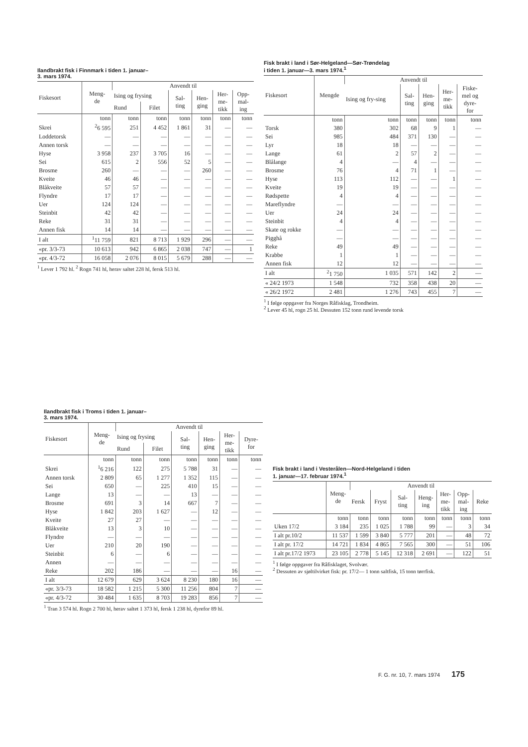Ilandbrakt fisk i Finnmark i tiden 1. januar–
3. mars 1974.
| Fiskesort | Meng- de | Anvendt til | | | | | |
| --- | --- | --- | --- | --- | --- | --- | --- |
| | | Ising og frysing | | Sal- ting | Hen- ging | Her- me- tikk | Opp- mal- ing |
| | | Rund | Filet | | | | |
| | tonn | tonn | tonn | tonn | tonn | tonn | tonn |
| Skrei | <sup>2</sup> 6 595 | 251 | 4 452 | 1 861 | 31 | — | — |
| Loddetorsk | — | — | — | — | — | — | — |
| Annen torsk | — | — | — | — | — | — | — |
| Hyse | 3 958 | 237 | 3 705 | 16 | — | — | — |
| Sei | 615 | 2 | 556 | 52 | 5 | — | — |
| Brosme | 260 | — | — | — | 260 | — | — |
| Kveite | 46 | 46 | — | — | — | — | — |
| Blåkveite | 57 | 57 | — | — | — | — | — |
| Flyndre | 17 | 17 | — | — | — | — | — |
| Uer | 124 | 124 | — | — | — | — | — |
| Steinbit | 42 | 42 | — | — | — | — | — |
| Reke | 31 | 31 | — | — | — | — | — |
| Annen fisk | 14 | 14 | — | — | — | — | — |
| I alt | <sup>1</sup> 11 759 | 821 | 8 713 | 1 929 | 296 | — | — |
| «pr. 3/3-73 | 10 613 | 942 | 6 865 | 2 038 | 747 | — | 1 |
| «pr. 4/3-72 | 16 058 | 2 076 | 8 015 | 5 679 | 288 | — | — |
<sup>1</sup> Lever 1 792 hl. <sup>2</sup> Rogn 741 hl, herav saltet 228 hl, fersk 513 hl.
Fisk brakt i land i Sør-Helgeland—Sør-Trøndelag
i tiden 1. januar—3. mars 1974.<sup>1</sup>
| Fiskesort | Mengde | Anvendt til | | | | |
| --- | --- | --- | --- | --- | --- | --- |
| | | Ising og fry-sing | Sal- ting | Hen- ging | Her- me- tikk | Fiske- mel og dyre- for |
| | tonn | tonn | tonn | tonn | tonn | tonn |
| Torsk | 380 | 302 | 68 | 9 | 1 | — |
| Sei | 985 | 484 | 371 | 130 | — | — |
| Lyr | 18 | 18 | — | — | — | — |
| Lange | 61 | 2 | 57 | 2 | — | — |
| Blålange | 4 | — | 4 | — | — | — |
| Brosme | 76 | 4 | 71 | 1 | — | — |
| Hyse | 113 | 112 | — | — | 1 | — |
| Kveite | 19 | 19 | — | — | — | — |
| Rødspette | 4 | 4 | — | — | — | — |
| Mareflyndre | — | — | — | — | — | — |
| Uer | 24 | 24 | — | — | — | — |
| Steinbit | 4 | 4 | — | — | — | — |
| Skate og rokke | — | — | — | — | — | — |
| Pigghå | — | — | — | — | — | — |
| Reke | 49 | 49 | — | — | — | — |
| Krabbe | 1 | 1 | — | — | — | — |
| Annen fisk | 12 | 12 | — | — | — | — |
| I alt | <sup>2</sup> 1 750 | 1 035 | 571 | 142 | 2 | — |
| « 24/2 1973 | 1 548 | 732 | 358 | 438 | 20 | — |
| « 26/2 1972 | 2 481 | 1 276 | 743 | 455 | 7 | — |
<sup>1</sup> I følge oppgaver fra Norges Råfisklag, Trondheim.
<sup>2</sup> Lever 45 hl, rogn 25 hl. Dessuten 152 tonn rund levende torsk
Ilandbrakt fisk i Troms i tiden 1. januar–
3. mars 1974.
| Fiskesort | Meng- de | Anvendt til | | | | | |
| --- | --- | --- | --- | --- | --- | --- | --- |
| | | Ising og frysing | | Sal- ting | Hen- ging | Her- me- tikk | Dyre- for |
| | | Rund | Filet | | | | |
| | tonn | tonn | tonn | tonn | tonn | tonn | tonn |
| Skrei | <sup>1</sup> 6 216 | 122 | 275 | 5 788 | 31 | — | — |
| Annen torsk | 2 809 | 65 | 1 277 | 1 352 | 115 | — | — |
| Sei | 650 | — | 225 | 410 | 15 | — | — |
| Lange | 13 | — | — | 13 | — | — | — |
| Brosme | 691 | 3 | 14 | 667 | 7 | — | — |
| Hyse | 1 842 | 203 | 1 627 | — | 12 | — | — |
| Kveite | 27 | 27 | — | — | — | — | — |
| Blåkveite | 13 | 3 | 10 | — | — | — | — |
| Flyndre | — | — | — | — | — | — | — |
| Uer | 210 | 20 | 190 | — | — | — | — |
| Steinbit | 6 | — | 6 | — | — | — | — |
| Annen | — | — | — | — | — | — | — |
| Reke | 202 | 186 | — | — | — | 16 | — |
| I alt | 12 679 | 629 | 3 624 | 8 230 | 180 | 16 | — |
| «pr. 3/3-73 | 18 582 | 1 215 | 5 300 | 11 256 | 804 | 7 | — |
| «pr. 4/3-72 | 30 484 | 1 635 | 8 703 | 19 283 | 856 | 7 | — |
<sup>1</sup> Tran 3 574 hl. Rogn 2 700 hl, herav saltet 1 373 hl, fersk 1 238 hl, dyrefor 89 hl.
Fisk brakt i land i Vesterålen—Nord-Helgeland i tiden
1. januar—17. februar 1974.<sup>1</sup>
| | Meng- de | Anvendt til | | | | | | |
| --- | --- | --- | --- | --- | --- | --- | --- | --- |
| | | Fersk | Fryst | Sal- ting | Heng- ing | Her- me- tikk | Opp- mal- ing | Reke |
| | tonn | tonn | tonn | tonn | tonn | tonn | tonn | tonn |
| Uken 17/2 | 3 184 | 235 | 1 025 | 1 788 | 99 | — | 3 | 34 |
| I alt pr.10/2 | 11 537 | 1 599 | 3 840 | 5 777 | 201 | — | 48 | 72 |
| I alt pr. 17/2 | 14 721 | 1 834 | 4 865 | 7 565 | 300 | — | 51 | 106 |
| I alt pr.17/2 1973 | 23 105 | 2 778 | 5 145 | 12 318 | 2 691 | — | 122 | 51 |
<sup>1</sup> I følge oppgaver fra Råfisklaget, Svolvær.
<sup>2</sup> Dessuten av sjøltilvirket fisk: pr. 17/2— 1 tonn saltfisk, 15 tonn tørrfisk.
F. G. nr. 10, 7. mars 1974 175